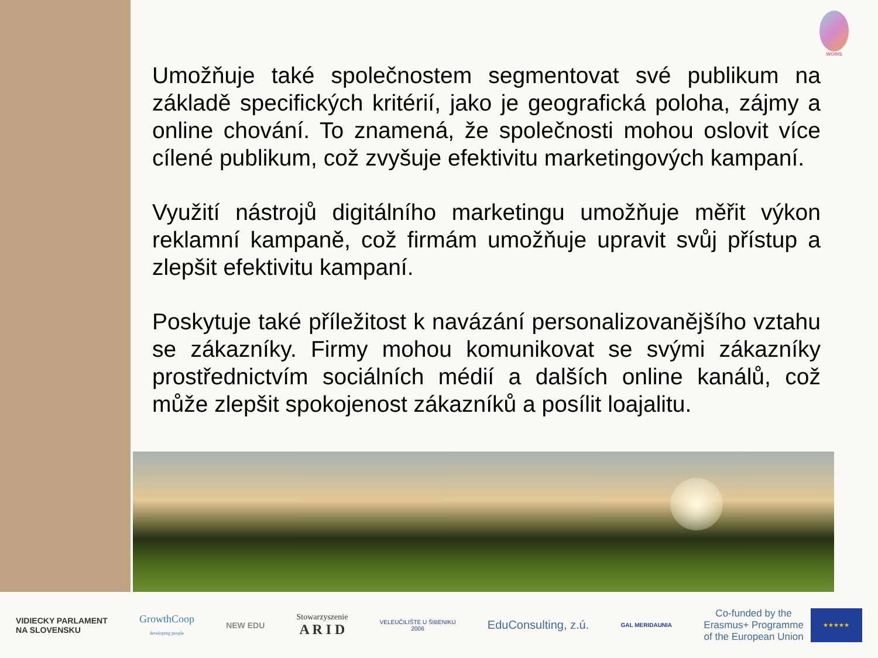WOBIS
Umožňuje také společnostem segmentovat své publikum na základě specifických kritérií, jako je geografická poloha, zájmy a online chování. To znamená, že společnosti mohou oslovit více cílené publikum, což zvyšuje efektivitu marketingových kampaní.
Využití nástrojů digitálního marketingu umožňuje měřit výkon reklamní kampaně, což firmám umožňuje upravit svůj přístup a zlepšit efektivitu kampaní.
Poskytuje také příležitost k navázání personalizovanějšího vztahu se zákazníky. Firmy mohou komunikovat se svými zákazníky prostřednictvím sociálních médií a dalších online kanálů, což může zlepšit spokojenost zákazníků a posílit loajalitu.
VIDIECKY PARLAMENT
NA SLOVENSKU
GrowthCoop
developing people
NEW EDU
Stowarzyszenie
A R I D
VELEUČILIŠTE U ŠIBENIKU
2006
EduConsulting, z.ú.
GAL MERIDAUNIA
Co-funded by the
Erasmus+ Programme
of the European Union ★★★★★